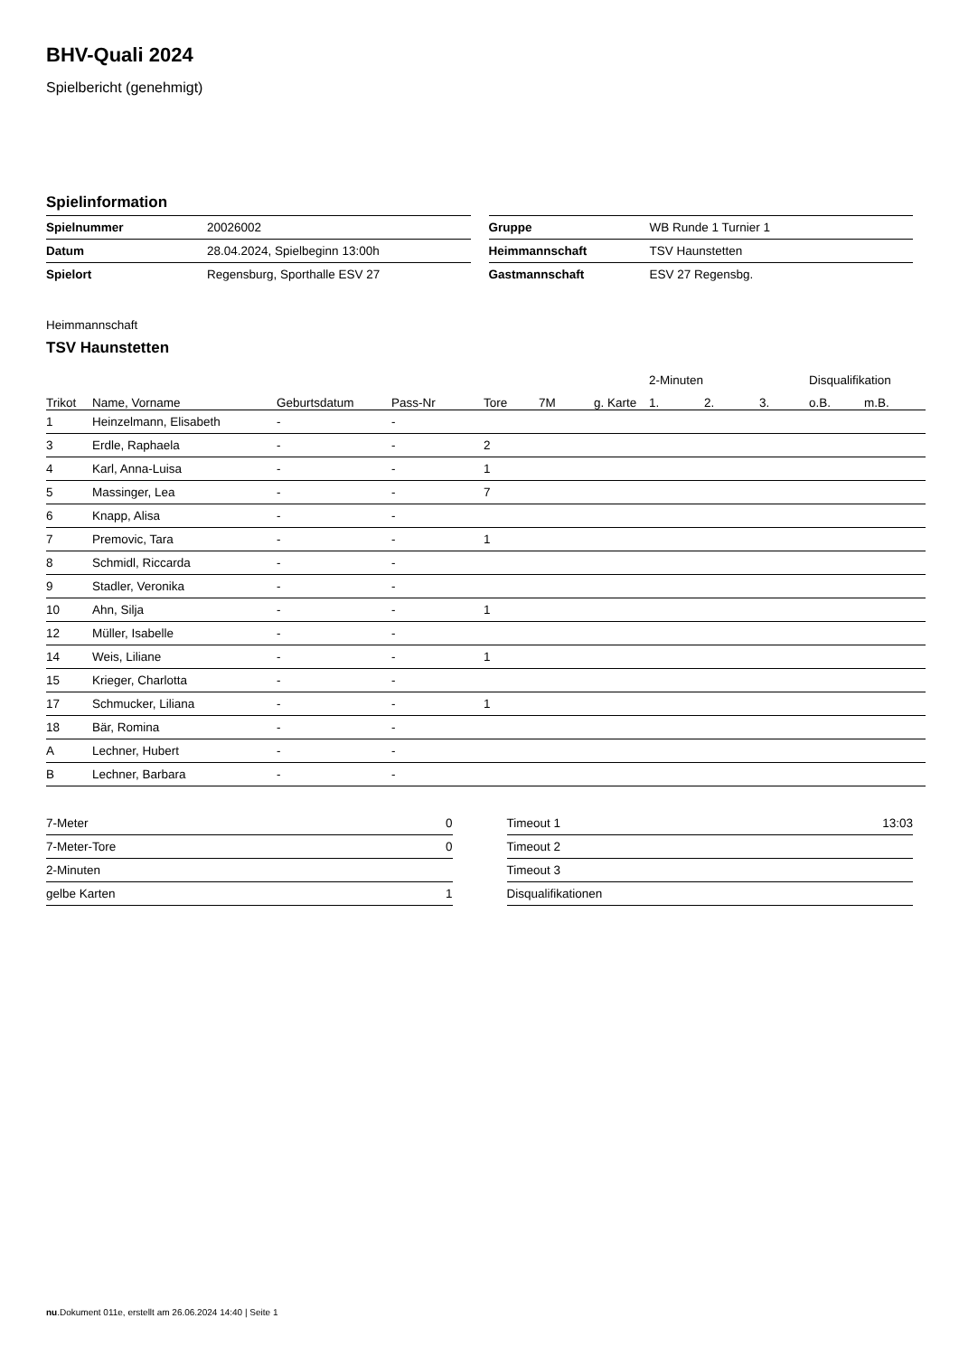BHV-Quali 2024
Spielbericht (genehmigt)
Spielinformation
| Spielnummer | 20026002 |
| Datum | 28.04.2024, Spielbeginn 13:00h |
| Spielort | Regensburg, Sporthalle ESV 27 |
| Gruppe | WB Runde 1 Turnier 1 |
| Heimmannschaft | TSV Haunstetten |
| Gastmannschaft | ESV 27 Regensbg. |
Heimmannschaft
TSV Haunstetten
| | | | | | | | 2-Minuten | | | Disqualifikation | |
| --- | --- | --- | --- | --- | --- | --- | --- | --- | --- | --- | --- |
| Trikot | Name, Vorname | Geburtsdatum | Pass-Nr | Tore | 7M | g. Karte | 1. | 2. | 3. | o.B. | m.B. |
| 1 | Heinzelmann, Elisabeth | - | - | | | | | | | | |
| 3 | Erdle, Raphaela | - | - | 2 | | | | | | | |
| 4 | Karl, Anna-Luisa | - | - | 1 | | | | | | | |
| 5 | Massinger, Lea | - | - | 7 | | | | | | | |
| 6 | Knapp, Alisa | - | - | | | | | | | | |
| 7 | Premovic, Tara | - | - | 1 | | | | | | | |
| 8 | Schmidl, Riccarda | - | - | | | | | | | | |
| 9 | Stadler, Veronika | - | - | | | | | | | | |
| 10 | Ahn, Silja | - | - | 1 | | | | | | | |
| 12 | Müller, Isabelle | - | - | | | | | | | | |
| 14 | Weis, Liliane | - | - | 1 | | | | | | | |
| 15 | Krieger, Charlotta | - | - | | | | | | | | |
| 17 | Schmucker, Liliana | - | - | 1 | | | | | | | |
| 18 | Bär, Romina | - | - | | | | | | | | |
| A | Lechner, Hubert | - | - | | | | | | | | |
| B | Lechner, Barbara | - | - | | | | | | | | |
| 7-Meter | 0 |
| 7-Meter-Tore | 0 |
| 2-Minuten | |
| gelbe Karten | 1 |
| Timeout 1 | 13:03 |
| Timeout 2 | |
| Timeout 3 | |
| Disqualifikationen | |
nu.Dokument 011e, erstellt am 26.06.2024 14:40 | Seite 1